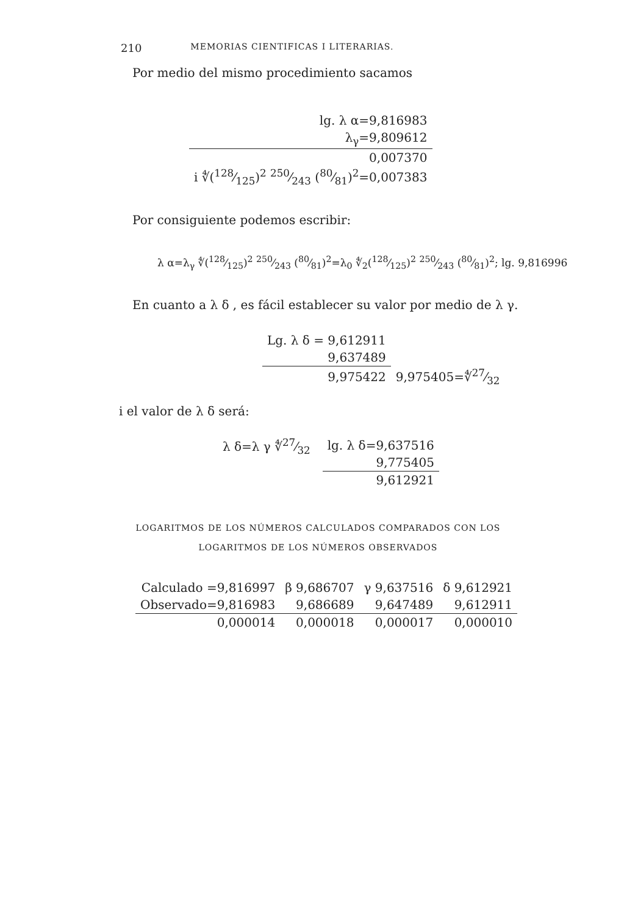210 MEMORIAS CIENTIFICAS I LITERARIAS.
Por medio del mismo procedimiento sacamos
| lg. λ α=9,816983 |
| λ<sub>γ</sub>=9,809612 |
| 0,007370 |
| i ∜(128⁄125)<sup>2</sup> 250⁄243 (80⁄81)<sup>2</sup>=0,007383 |
Por consiguiente podemos escribir:
λ α=λ<sub>γ</sub> ∜(128⁄125)<sup>2</sup> 250⁄243 (80⁄81)<sup>2</sup>=λ<sub>0</sub> ∜<sub>2</sub>(128⁄125)<sup>2</sup> 250⁄243 (80⁄81)<sup>2</sup>; lg. 9,816996
En cuanto a λ δ , es fácil establecer su valor por medio de λ γ.
| Lg. λ δ = 9,612911 | |
| 9,637489 | |
| 9,975422 | 9,975405=∜27⁄32 |
i el valor de λ δ será:
λ δ=λ γ ∜27⁄32
| lg. λ δ=9,637516 |
| 9,775405 |
| 9,612921 |
LOGARITMOS DE LOS NÚMEROS CALCULADOS COMPARADOS CON LOS
LOGARITMOS DE LOS NÚMEROS OBSERVADOS
| Calculado =9,816997 | β 9,686707 | γ 9,637516 | δ 9,612921 |
| Observado=9,816983 | 9,686689 | 9,647489 | 9,612911 |
| 0,000014 | 0,000018 | 0,000017 | 0,000010 |